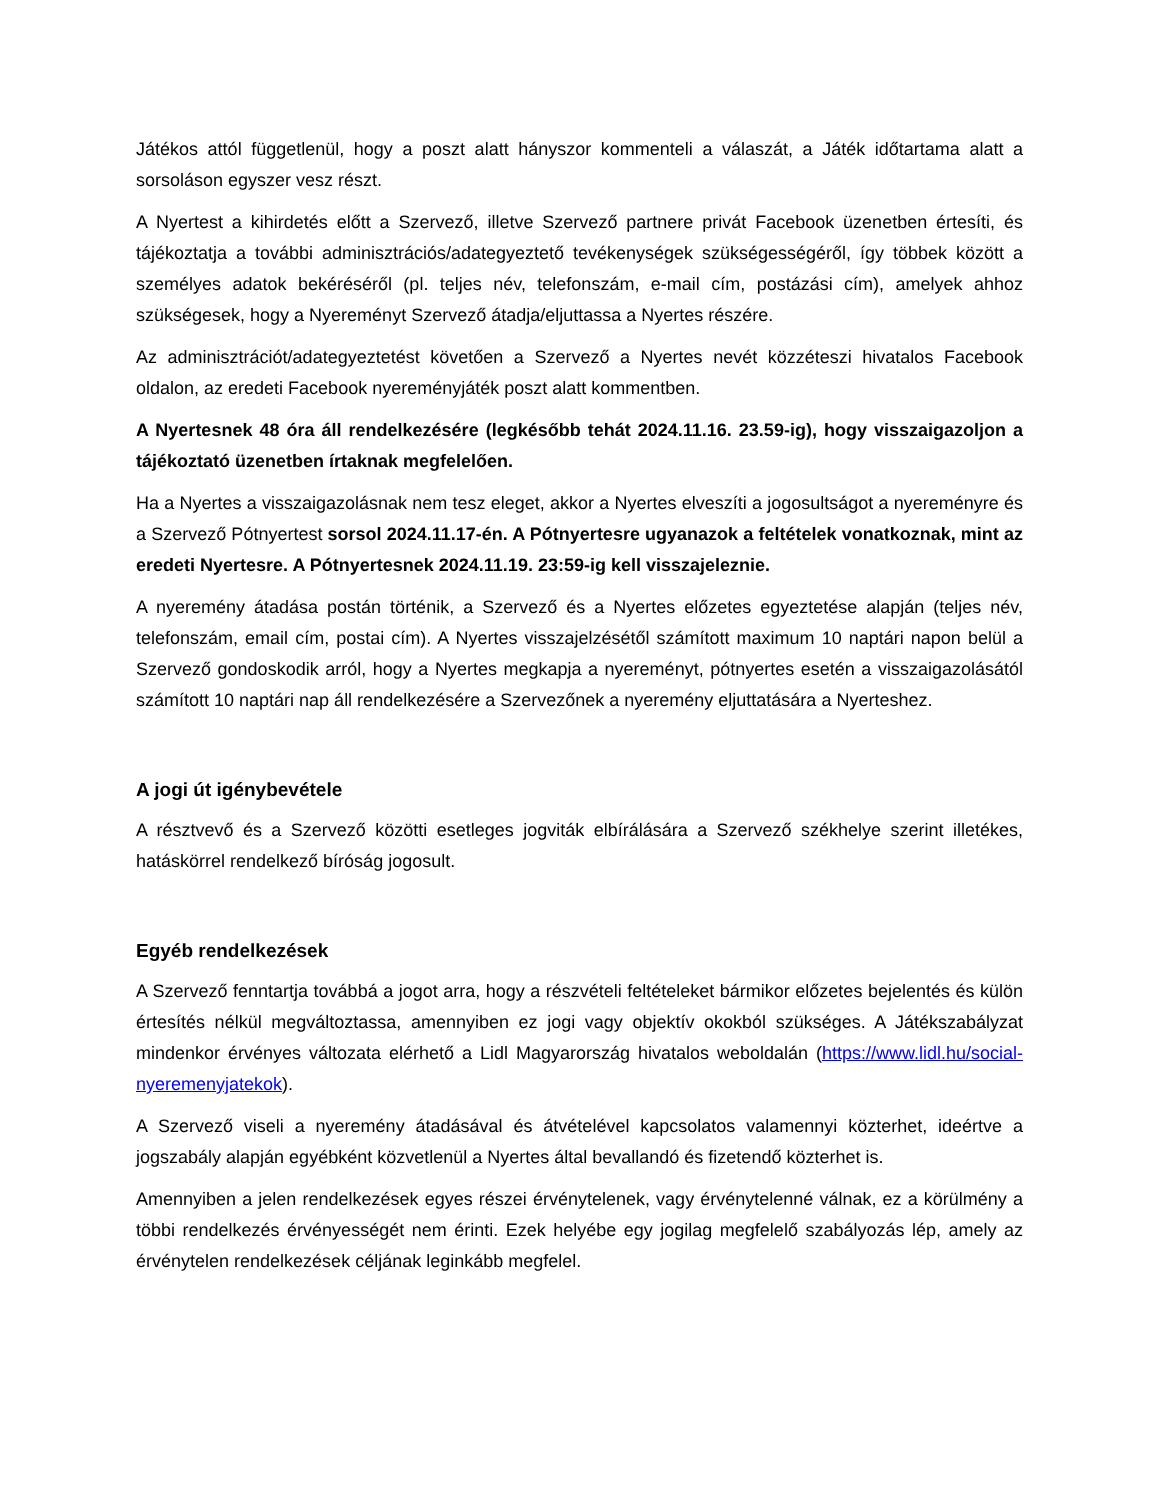Játékos attól függetlenül, hogy a poszt alatt hányszor kommenteli a válaszát, a Játék időtartama alatt a sorsoláson egyszer vesz részt.
A Nyertest a kihirdetés előtt a Szervező, illetve Szervező partnere privát Facebook üzenetben értesíti, és tájékoztatja a további adminisztrációs/adategyeztető tevékenységek szükségességéről, így többek között a személyes adatok bekéréséről (pl. teljes név, telefonszám, e-mail cím, postázási cím), amelyek ahhoz szükségesek, hogy a Nyereményt Szervező átadja/eljuttassa a Nyertes részére.
Az adminisztrációt/adategyeztetést követően a Szervező a Nyertes nevét közzéteszi hivatalos Facebook oldalon, az eredeti Facebook nyereményjáték poszt alatt kommentben.
A Nyertesnek 48 óra áll rendelkezésére (legkésőbb tehát 2024.11.16. 23.59-ig), hogy visszaigazoljon a tájékoztató üzenetben írtaknak megfelelően.
Ha a Nyertes a visszaigazolásnak nem tesz eleget, akkor a Nyertes elveszíti a jogosultságot a nyereményre és a Szervező Pótnyertest sorsol 2024.11.17-én. A Pótnyertesre ugyanazok a feltételek vonatkoznak, mint az eredeti Nyertesre. A Pótnyertesnek 2024.11.19. 23:59-ig kell visszajeleznie.
A nyeremény átadása postán történik, a Szervező és a Nyertes előzetes egyeztetése alapján (teljes név, telefonszám, email cím, postai cím). A Nyertes visszajelzésétől számított maximum 10 naptári napon belül a Szervező gondoskodik arról, hogy a Nyertes megkapja a nyereményt, pótnyertes esetén a visszaigazolásától számított 10 naptári nap áll rendelkezésére a Szervezőnek a nyeremény eljuttatására a Nyerteshez.
A jogi út igénybevétele
A résztvevő és a Szervező közötti esetleges jogviták elbírálására a Szervező székhelye szerint illetékes, hatáskörrel rendelkező bíróság jogosult.
Egyéb rendelkezések
A Szervező fenntartja továbbá a jogot arra, hogy a részvételi feltételeket bármikor előzetes bejelentés és külön értesítés nélkül megváltoztassa, amennyiben ez jogi vagy objektív okokból szükséges. A Játékszabályzat mindenkor érvényes változata elérhető a Lidl Magyarország hivatalos weboldalán (https://www.lidl.hu/social-nyeremenyjatekok).
A Szervező viseli a nyeremény átadásával és átvételével kapcsolatos valamennyi közterhet, ideértve a jogszabály alapján egyébként közvetlenül a Nyertes által bevallandó és fizetendő közterhet is.
Amennyiben a jelen rendelkezések egyes részei érvénytelenek, vagy érvénytelenné válnak, ez a körülmény a többi rendelkezés érvényességét nem érinti. Ezek helyébe egy jogilag megfelelő szabályozás lép, amely az érvénytelen rendelkezések céljának leginkább megfelel.